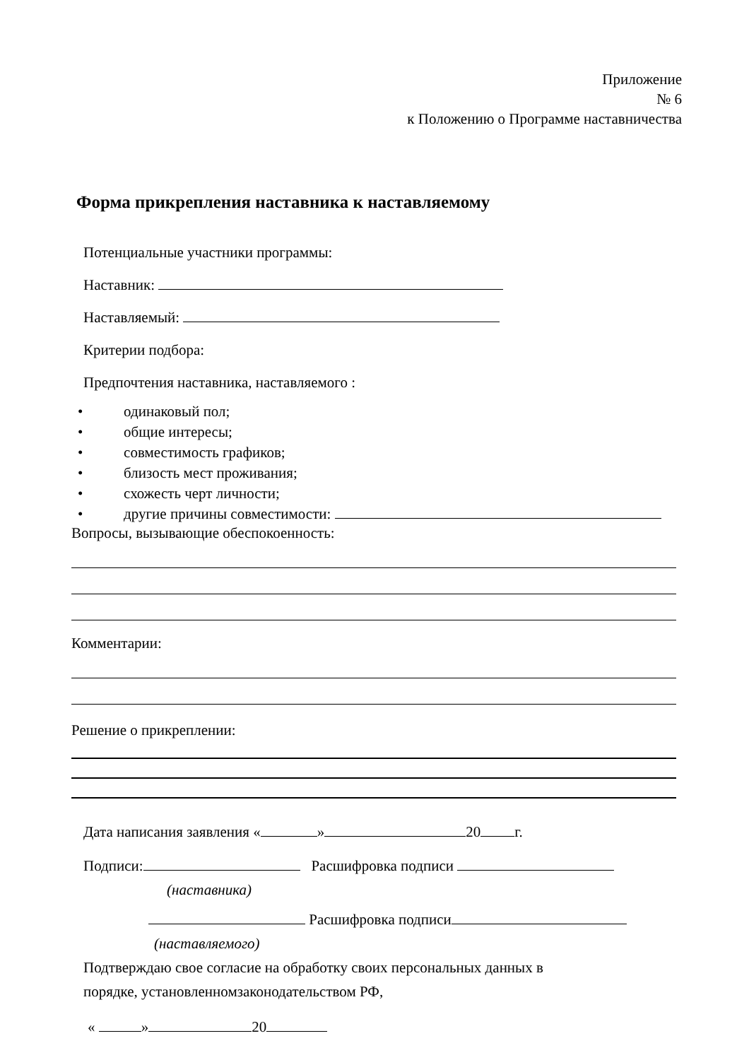Приложение
№ 6
к Положению о Программе наставничества
Форма прикрепления наставника к наставляемому
Потенциальные участники программы:
Наставник:
Наставляемый:
Критерии подбора:
Предпочтения наставника, наставляемого :
• одинаковый пол;
• общие интересы;
• совместимость графиков;
• близость мест проживания;
• схожесть черт личности;
• другие причины совместимости:
Вопросы, вызывающие обеспокоенность:
Комментарии:
Решение о прикреплении:
Дата написания заявления « » 20 г.
Подписи: Расшифровка подписи
(наставника)
Расшифровка подписи
(наставляемого)
Подтверждаю свое согласие на обработку своих персональных данных в
порядке, установленномзаконодательством РФ,
« » 20